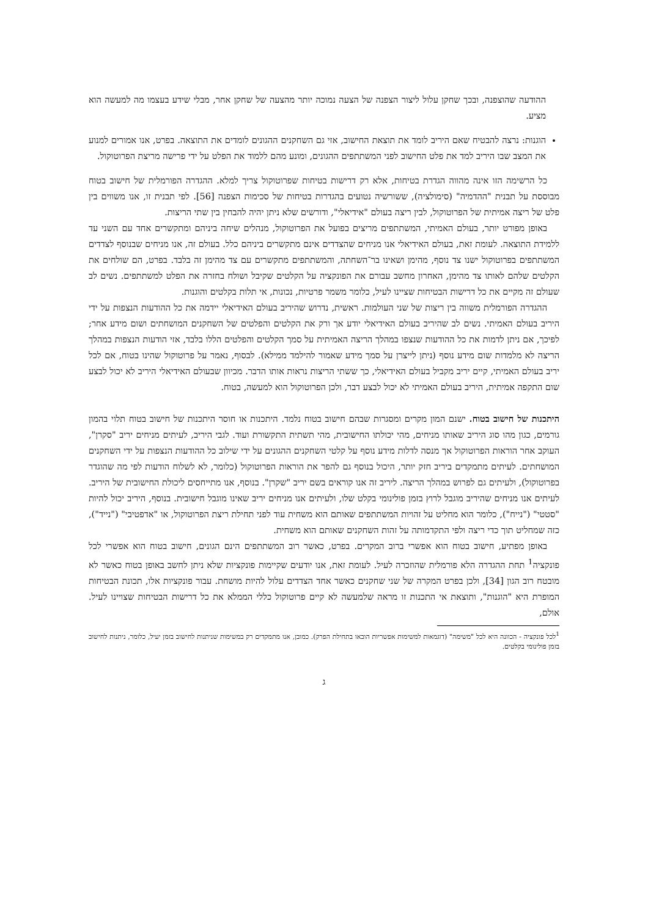ההודעה שהוצפנה, ובכך שחקן עלול ליצור הצפנה של הצעה נמוכה יותר מהצעה של שחקן אחר, מבלי שידע בעצמו מה למעשה הוא מציע.
הוגנות: נרצה להבטיח שאם היריב לומד את תוצאת החישוב, אזי גם השחקנים ההגונים לומדים את התוצאה. בפרט, אנו אמורים למנוע את המצב שבו היריב למד את פלט החישוב לפני המשתתפים ההגונים, ומונע מהם ללמוד את הפלט על ידי פרישה מריצת הפרוטוקול.
כל הרשימה הזו אינה מהווה הגדרת בטיחות, אלא רק דרישות בטיחות שפרוטוקול צריך למלא. ההגדרה הפורמלית של חישוב בטוח מבוססת על תבנית "ההדמיה" (סימולציה), ששורשיה נטועים בהגדרות בטיחות של סכימות הצפנה [56]. לפי תבנית זו, אנו משווים בין פלט של ריצה אמיתית של הפרוטוקול, לבין ריצה בעולם "אידיאלי", ודורשים שלא ניתן יהיה להבחין בין שתי הריצות.
באופן מפורט יותר, בעולם האמיתי, המשתתפים מריצים בפועל את הפרוטוקול, מנהלים שיחה ביניהם ומתקשרים אחד עם השני עד ללמידת התוצאה. לעומת זאת, בעולם האידיאלי אנו מניחים שהצדדים אינם מתקשרים ביניהם כלל. בעולם זה, אנו מניחים שבנוסף לצדדים המשתתפים בפרוטוקול ישנו צד נוסף, מהימן ושאינו בר־השחתה, והמשתתפים מתקשרים עם צד מהימן זה בלבד. בפרט, הם שולחים את הקלטים שלהם לאותו צד מהימן, האחרון מחשב עבורם את הפונקציה על הקלטים שקיבל ושולח בחזרה את הפלט למשתתפים. נשים לב שעולם זה מקיים את כל דרישות הבטיחות שציינו לעיל, כלומר משמר פרטיות, נכונות, אי תלות בקלטים והוגנות.
ההגדרה הפורמלית משווה בין ריצות של שני העולמות. ראשית, נדרוש שהיריב בעולם האידיאלי יידמה את כל ההודעות הנצפות על ידי היריב בעולם האמיתי. נשים לב שהיריב בעולם האידיאלי יודע אך ורק את הקלטים והפלטים של השחקנים המושחתים ושום מידע אחר; לפיכך, אם ניתן לדמות את כל ההודעות שנצפו במהלך הריצה האמיתית על סמך הקלטים והפלטים הללו בלבד, אזי הודעות הנצפות במהלך הריצה לא מלמדות שום מידע נוסף (ניתן לייצרן על סמך מידע שאמור להילמד ממילא). לבסוף, נאמר על פרוטוקול שהינו בטוח, אם לכל יריב בעולם האמיתי, קיים יריב מקביל בעולם האידיאלי, כך ששתי הריצות נראות אותו הדבר. מכיוון שבעולם האידיאלי היריב לא יכול לבצע שום התקפה אמיתית, היריב בעולם האמיתי לא יכול לבצע דבר, ולכן הפרוטוקול הוא למעשה, בטוח.
היתכנות של חישוב בטוח. ישנם המון מקרים ומסגרות שבהם חישוב בטוח נלמד. היתכנות או חוסר היתכנות של חישוב בטוח תלוי בהמון גורמים, כגון מהו סוג היריב שאותו מניחים, מהי יכולתו החישובית, מהי תשתית התקשורת ועוד. לגבי היריב, לעיתים מניחים יריב "סקרן", העוקב אחר הוראות הפרוטוקול אך מנסה לדלות מידע נוסף על קלטי השחקנים ההגונים על ידי שילוב כל ההודעות הנצפות על ידי השחקנים המושחתים. לעיתים מתמקדים ביריב חזק יותר, היכול בנוסף גם להפר את הוראות הפרוטוקול (כלומר, לא לשלוח הודעות לפי מה שהוגדר בפרוטוקול), ולעיתים גם לפרוש במהלך הריצה. ליריב זה אנו קוראים בשם יריב "שקרן". בנוסף, אנו מתייחסים ליכולת החישובית של היריב. לעיתים אנו מניחים שהיריב מוגבל לרוץ בזמן פולינומי בקלט שלו, ולעיתים אנו מניחים יריב שאינו מוגבל חישובית. בנוסף, היריב יכול להיות "סטטי" ("נייח"), כלומר הוא מחליט על זהויות המשתתפים שאותם הוא משחית עוד לפני תחילת ריצת הפרוטוקול, או "אדפטיבי" ("נייד"), כזה שמחליט תוך כדי ריצה ולפי התקדמותה על זהות השחקנים שאותם הוא משחית.
באופן מפתיע, חישוב בטוח הוא אפשרי ברוב המקרים. בפרט, כאשר רוב המשתתפים הינם הגונים, חישוב בטוח הוא אפשרי לכל פונקציה<sup>1</sup> תחת ההגדרה הלא פורמלית שהוזכרה לעיל. לעומת זאת, אנו יודעים שקיימות פונקציות שלא ניתן לחשב באופן בטוח כאשר לא מובטח רוב הגון [34], ולכן בפרט המקרה של שני שחקנים כאשר אחד הצדדים עלול להיות מושחת. עבור פונקציות אלו, תכונת הבטיחות המופרת היא "הוגנות", ותוצאת אי התכנות זו מראה שלמעשה לא קיים פרוטוקול כללי הממלא את כל דרישות הבטיחות שצויינו לעיל. אולם,
<sup>1</sup> לכל פונקציה - הכוונה היא לכל "משימה" (דוגמאות למשימות אפשריות הובאו בתחילת הפרק). כמובן, אנו מתמקדים רק במשימות שניתנות לחישוב בזמן יעיל, כלומר, ניתנות לחישוב בזמן פולינומי בקלטים.
ג